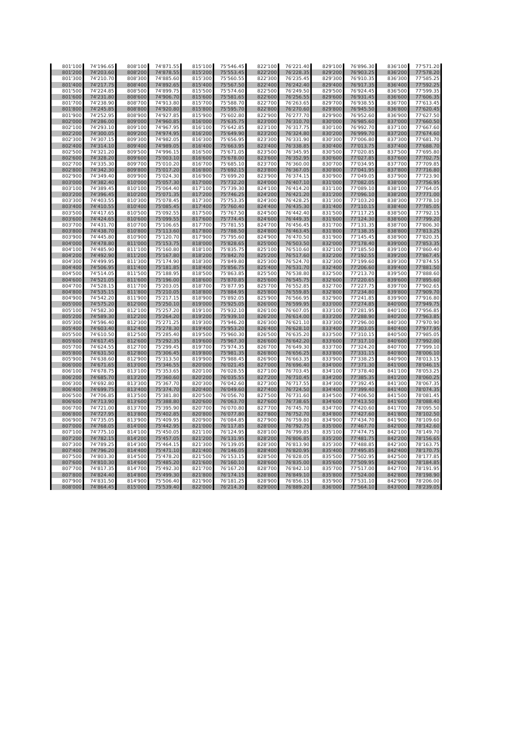| 801'100 | 74'196.65 | 808'100 | 74'871.55 | 815'100 | 75'546.45 | 822'100 | 76'221.40 | 829'100 | 76'896.30 | 836'100 | 77'571.20 |
| 801'200 | 74'203.60 | 808'200 | 74'878.55 | 815'200 | 75'553.45 | 822'200 | 76'228.35 | 829'200 | 76'903.25 | 836'200 | 77'578.20 |
| 801'300 | 74'210.70 | 808'300 | 74'885.60 | 815'300 | 75'560.55 | 822'300 | 76'235.45 | 829'300 | 76'910.35 | 836'300 | 77'585.25 |
| 801'400 | 74'217.75 | 808'400 | 74'892.65 | 815'400 | 75'567.50 | 822'400 | 76'242.40 | 829'400 | 76'917.35 | 836'400 | 77'592.25 |
| 801'500 | 74'224.85 | 808'500 | 74'899.75 | 815'500 | 75'574.60 | 822'500 | 76'249.50 | 829'500 | 76'924.45 | 836'500 | 77'599.35 |
| 801'600 | 74'231.80 | 808'600 | 74'906.70 | 815'600 | 75'581.65 | 822'600 | 76'256.55 | 829'600 | 76'931.45 | 836'600 | 77'606.35 |
| 801'700 | 74'238.90 | 808'700 | 74'913.80 | 815'700 | 75'588.70 | 822'700 | 76'263.65 | 829'700 | 76'938.55 | 836'700 | 77'613.45 |
| 801'800 | 74'245.85 | 808'800 | 74'920.80 | 815'800 | 75'595.70 | 822'800 | 76'270.60 | 829'800 | 76'945.50 | 836'800 | 77'620.45 |
| 801'900 | 74'252.95 | 808'900 | 74'927.85 | 815'900 | 75'602.80 | 822'900 | 76'277.70 | 829'900 | 76'952.60 | 836'900 | 77'627.50 |
| 802'000 | 74'286.00 | 809'000 | 74'960.85 | 816'000 | 75'635.75 | 823'000 | 76'310.70 | 830'000 | 76'985.60 | 837'000 | 77'660.50 |
| 802'100 | 74'293.10 | 809'100 | 74'967.95 | 816'100 | 75'642.85 | 823'100 | 76'317.75 | 830'100 | 76'992.70 | 837'100 | 77'667.60 |
| 802'200 | 74'300.05 | 809'200 | 74'974.95 | 816'200 | 75'649.90 | 823'200 | 76'324.80 | 830'200 | 76'999.70 | 837'200 | 77'674.60 |
| 802'300 | 74'307.15 | 809'300 | 74'982.05 | 816'300 | 75'656.95 | 823'300 | 76'331.90 | 830'300 | 77'006.80 | 837'300 | 77'681.70 |
| 802'400 | 74'314.10 | 809'400 | 74'989.05 | 816'400 | 75'663.95 | 823'400 | 76'338.85 | 830'400 | 77'013.75 | 837'400 | 77'688.70 |
| 802'500 | 74'321.20 | 809'500 | 74'996.15 | 816'500 | 75'671.05 | 823'500 | 76'345.95 | 830'500 | 77'020.85 | 837'500 | 77'695.80 |
| 802'600 | 74'328.20 | 809'600 | 75'003.10 | 816'600 | 75'678.00 | 823'600 | 76'352.95 | 830'600 | 77'027.85 | 837'600 | 77'702.75 |
| 802'700 | 74'335.30 | 809'700 | 75'010.20 | 816'700 | 75'685.10 | 823'700 | 76'360.00 | 830'700 | 77'034.95 | 837'700 | 77'709.85 |
| 802'800 | 74'342.30 | 809'800 | 75'017.20 | 816'800 | 75'692.15 | 823'800 | 76'367.05 | 830'800 | 77'041.95 | 837'800 | 77'716.80 |
| 802'900 | 74'349.40 | 809'900 | 75'024.30 | 816'900 | 75'699.20 | 823'900 | 76'374.15 | 830'900 | 77'049.05 | 837'900 | 77'723.90 |
| 803'000 | 74'382.40 | 810'000 | 75'057.30 | 817'000 | 75'732.20 | 824'000 | 76'407.10 | 831'000 | 77'082.05 | 838'000 | 77'756.95 |
| 803'100 | 74'389.45 | 810'100 | 75'064.40 | 817'100 | 75'739.30 | 824'100 | 76'414.20 | 831'100 | 77'089.10 | 838'100 | 77'764.05 |
| 803'200 | 74'396.45 | 810'200 | 75'071.35 | 817'200 | 75'746.25 | 824'200 | 76'421.20 | 831'200 | 77'096.10 | 838'200 | 77'771.00 |
| 803'300 | 74'403.55 | 810'300 | 75'078.45 | 817'300 | 75'753.35 | 824'300 | 76'428.25 | 831'300 | 77'103.20 | 838'300 | 77'778.10 |
| 803'400 | 74'410.55 | 810'400 | 75'085.45 | 817'400 | 75'760.40 | 824'400 | 76'435.30 | 831'400 | 77'110.15 | 838'400 | 77'785.05 |
| 803'500 | 74'417.65 | 810'500 | 75'092.55 | 817'500 | 75'767.50 | 824'500 | 76'442.40 | 831'500 | 77'117.25 | 838'500 | 77'792.15 |
| 803'600 | 74'424.65 | 810'600 | 75'099.55 | 817'600 | 75'774.45 | 824'600 | 76'449.35 | 831'600 | 77'124.30 | 838'600 | 77'799.20 |
| 803'700 | 74'431.70 | 810'700 | 75'106.65 | 817'700 | 75'781.55 | 824'700 | 76'456.45 | 831'700 | 77'131.35 | 838'700 | 77'806.30 |
| 803'800 | 74'438.70 | 810'800 | 75'113.60 | 817'800 | 75'788.50 | 824'800 | 76'463.45 | 831'800 | 77'138.35 | 838'800 | 77'813.25 |
| 803'900 | 74'445.80 | 810'900 | 75'120.70 | 817'900 | 75'795.60 | 824'900 | 76'470.50 | 831'900 | 77'145.45 | 838'900 | 77'820.35 |
| 804'000 | 74'478.80 | 811'000 | 75'153.75 | 818'000 | 75'828.65 | 825'000 | 76'503.50 | 832'000 | 77'178.40 | 839'000 | 77'853.35 |
| 804'100 | 74'485.90 | 811'100 | 75'160.80 | 818'100 | 75'835.75 | 825'100 | 76'510.60 | 832'100 | 77'185.50 | 839'100 | 77'860.40 |
| 804'200 | 74'492.90 | 811'200 | 75'167.80 | 818'200 | 75'842.70 | 825'200 | 76'517.60 | 832'200 | 77'192.55 | 839'200 | 77'867.45 |
| 804'300 | 74'499.95 | 811'300 | 75'174.90 | 818'300 | 75'849.80 | 825'300 | 76'524.70 | 832'300 | 77'199.60 | 839'300 | 77'874.55 |
| 804'400 | 74'506.95 | 811'400 | 75'181.85 | 818'400 | 75'856.75 | 825'400 | 76'531.70 | 832'400 | 77'206.60 | 839'400 | 77'881.50 |
| 804'500 | 74'514.05 | 811'500 | 75'188.95 | 818'500 | 75'863.85 | 825'500 | 76'538.80 | 832'500 | 77'213.70 | 839'500 | 77'888.60 |
| 804'600 | 74'521.05 | 811'600 | 75'196.00 | 818'600 | 75'870.85 | 825'600 | 76'545.75 | 832'600 | 77'220.65 | 839'600 | 77'895.60 |
| 804'700 | 74'528.15 | 811'700 | 75'203.05 | 818'700 | 75'877.95 | 825'700 | 76'552.85 | 832'700 | 77'227.75 | 839'700 | 77'902.65 |
| 804'800 | 74'535.15 | 811'800 | 75'210.05 | 818'800 | 75'884.95 | 825'800 | 76'559.85 | 832'800 | 77'234.80 | 839'800 | 77'909.70 |
| 804'900 | 74'542.20 | 811'900 | 75'217.15 | 818'900 | 75'892.05 | 825'900 | 76'566.95 | 832'900 | 77'241.85 | 839'900 | 77'916.80 |
| 805'000 | 74'575.20 | 812'000 | 75'250.10 | 819'000 | 75'925.05 | 826'000 | 76'599.95 | 833'000 | 77'274.85 | 840'000 | 77'949.75 |
| 805'100 | 74'582.30 | 812'100 | 75'257.20 | 819'100 | 75'932.10 | 826'100 | 76'607.05 | 833'100 | 77'281.95 | 840'100 | 77'956.85 |
| 805'200 | 74'589.30 | 812'200 | 75'264.20 | 819'200 | 75'939.10 | 826'200 | 76'614.00 | 833'200 | 77'288.90 | 840'200 | 77'963.85 |
| 805'300 | 74'596.40 | 812'300 | 75'271.25 | 819'300 | 75'946.20 | 826'300 | 76'621.10 | 833'300 | 77'296.00 | 840'300 | 77'970.90 |
| 805'400 | 74'603.40 | 812'400 | 75'278.30 | 819'400 | 75'953.20 | 826'400 | 76'628.10 | 833'400 | 77'303.05 | 840'400 | 77'977.95 |
| 805'500 | 74'610.50 | 812'500 | 75'285.40 | 819'500 | 75'960.30 | 826'500 | 76'635.20 | 833'500 | 77'310.15 | 840'500 | 77'985.05 |
| 805'600 | 74'617.45 | 812'600 | 75'292.35 | 819'600 | 75'967.30 | 826'600 | 76'642.20 | 833'600 | 77'317.10 | 840'600 | 77'992.00 |
| 805'700 | 74'624.55 | 812'700 | 75'299.45 | 819'700 | 75'974.35 | 826'700 | 76'649.30 | 833'700 | 77'324.20 | 840'700 | 77'999.10 |
| 805'800 | 74'631.50 | 812'800 | 75'306.45 | 819'800 | 75'981.35 | 826'800 | 76'656.25 | 833'800 | 77'331.15 | 840'800 | 78'006.10 |
| 805'900 | 74'638.60 | 812'900 | 75'313.50 | 819'900 | 75'988.45 | 826'900 | 76'663.35 | 833'900 | 77'338.25 | 840'900 | 78'013.15 |
| 806'000 | 74'671.65 | 813'000 | 75'346.55 | 820'000 | 76'021.45 | 827'000 | 76'696.40 | 834'000 | 77'371.30 | 841'000 | 78'046.15 |
| 806'100 | 74'678.75 | 813'100 | 75'353.65 | 820'100 | 76'028.55 | 827'100 | 76'703.45 | 834'100 | 77'378.40 | 841'100 | 78'053.25 |
| 806'200 | 74'685.70 | 813'200 | 75'360.60 | 820'200 | 76'035.55 | 827'200 | 76'710.45 | 834'200 | 77'385.35 | 841'200 | 78'060.25 |
| 806'300 | 74'692.80 | 813'300 | 75'367.70 | 820'300 | 76'042.60 | 827'300 | 76'717.55 | 834'300 | 77'392.45 | 841'300 | 78'067.35 |
| 806'400 | 74'699.75 | 813'400 | 75'374.70 | 820'400 | 76'049.60 | 827'400 | 76'724.50 | 834'400 | 77'399.40 | 841'400 | 78'074.35 |
| 806'500 | 74'706.85 | 813'500 | 75'381.80 | 820'500 | 76'056.70 | 827'500 | 76'731.60 | 834'500 | 77'406.50 | 841'500 | 78'081.45 |
| 806'600 | 74'713.90 | 813'600 | 75'388.80 | 820'600 | 76'063.70 | 827'600 | 76'738.65 | 834'600 | 77'413.50 | 841'600 | 78'088.40 |
| 806'700 | 74'721.00 | 813'700 | 75'395.90 | 820'700 | 76'070.80 | 827'700 | 76'745.70 | 834'700 | 77'420.60 | 841'700 | 78'095.50 |
| 806'800 | 74'727.95 | 813'800 | 75'402.85 | 820'800 | 76'077.80 | 827'800 | 76'752.70 | 834'800 | 77'427.60 | 841'800 | 78'102.50 |
| 806'900 | 74'735.05 | 813'900 | 75'409.95 | 820'900 | 76'084.85 | 827'900 | 76'759.80 | 834'900 | 77'434.70 | 841'900 | 78'109.60 |
| 807'000 | 74'768.05 | 814'000 | 75'442.95 | 821'000 | 76'117.85 | 828'000 | 76'792.75 | 835'000 | 77'467.70 | 842'000 | 78'142.60 |
| 807'100 | 74'775.10 | 814'100 | 75'450.05 | 821'100 | 76'124.95 | 828'100 | 76'799.85 | 835'100 | 77'474.75 | 842'100 | 78'149.70 |
| 807'200 | 74'782.15 | 814'200 | 75'457.05 | 821'200 | 76'131.95 | 828'200 | 76'806.85 | 835'200 | 77'481.75 | 842'200 | 78'156.65 |
| 807'300 | 74'789.25 | 814'300 | 75'464.15 | 821'300 | 76'139.05 | 828'300 | 76'813.90 | 835'300 | 77'488.85 | 842'300 | 78'163.75 |
| 807'400 | 74'796.20 | 814'400 | 75'471.10 | 821'400 | 76'146.05 | 828'400 | 76'820.95 | 835'400 | 77'495.85 | 842'400 | 78'170.75 |
| 807'500 | 74'803.30 | 814'500 | 75'478.20 | 821'500 | 76'153.15 | 828'500 | 76'828.05 | 835'500 | 77'502.95 | 842'500 | 78'177.85 |
| 807'600 | 74'810.30 | 814'600 | 75'485.20 | 821'600 | 76'160.10 | 828'600 | 76'835.00 | 835'600 | 77'509.95 | 842'600 | 78'184.85 |
| 807'700 | 74'817.35 | 814'700 | 75'492.30 | 821'700 | 76'167.20 | 828'700 | 76'842.10 | 835'700 | 77'517.00 | 842'700 | 78'191.95 |
| 807'800 | 74'824.40 | 814'800 | 75'499.30 | 821'800 | 76'174.15 | 828'800 | 76'849.10 | 835'800 | 77'524.00 | 842'800 | 78'198.90 |
| 807'900 | 74'831.50 | 814'900 | 75'506.40 | 821'900 | 76'181.25 | 828'900 | 76'856.15 | 835'900 | 77'531.10 | 842'900 | 78'206.00 |
| 808'000 | 74'864.45 | 815'000 | 75'539.40 | 822'000 | 76'214.30 | 829'000 | 76'889.20 | 836'000 | 77'564.10 | 843'000 | 78'239.05 |